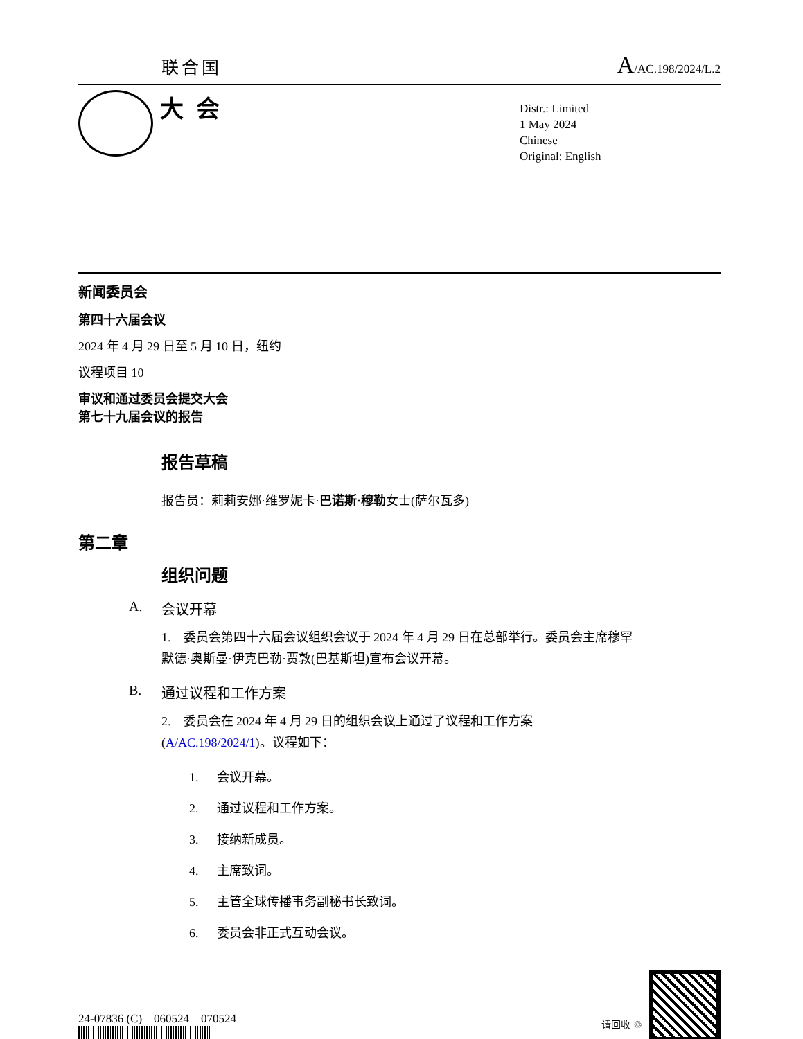联合国
A/AC.198/2024/L.2
大会
Distr.: Limited
1 May 2024
Chinese
Original: English
新闻委员会
第四十六届会议
2024 年 4 月 29 日至 5 月 10 日，纽约
议程项目 10
审议和通过委员会提交大会
第七十九届会议的报告
报告草稿
报告员：莉莉安娜·维罗妮卡·巴诺斯·穆勒女士(萨尔瓦多)
第二章
组织问题
A. 会议开幕
1.　委员会第四十六届会议组织会议于 2024 年 4 月 29 日在总部举行。委员会主席穆罕默德·奥斯曼·伊克巴勒·贾敦(巴基斯坦)宣布会议开幕。
B. 通过议程和工作方案
2.　委员会在 2024 年 4 月 29 日的组织会议上通过了议程和工作方案(A/AC.198/2024/1)。议程如下：
1. 会议开幕。
2. 通过议程和工作方案。
3. 接纳新成员。
4. 主席致词。
5. 主管全球传播事务副秘书长致词。
6. 委员会非正式互动会议。
24-07836 (C)　060524　070524
请回收 ♲